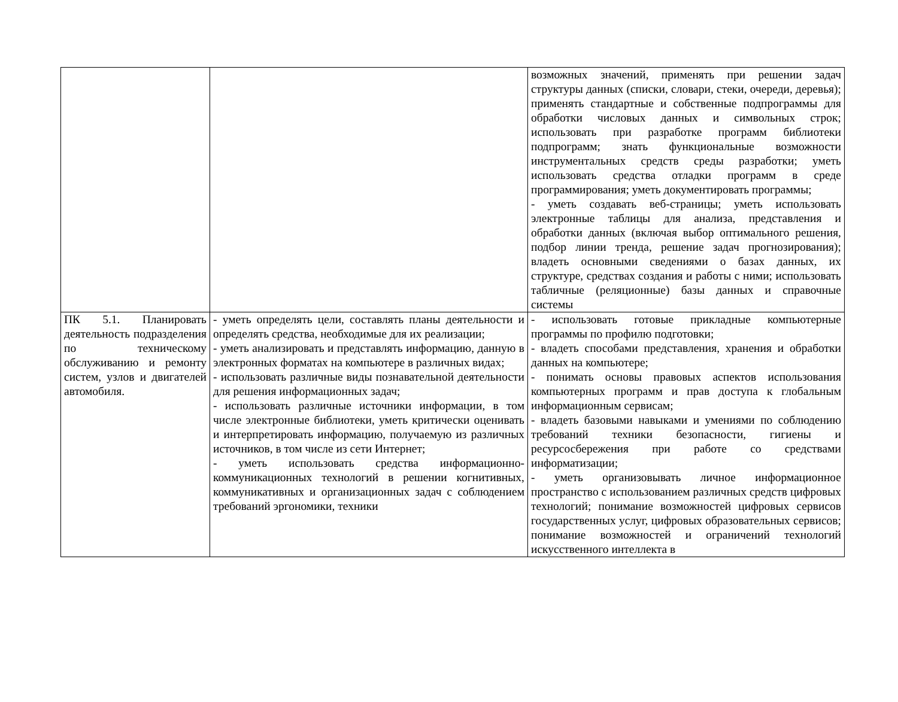| | | возможных значений, применять при решении задач структуры данных (списки, словари, стеки, очереди, деревья); применять стандартные и собственные подпрограммы для обработки числовых данных и символьных строк; использовать при разработке программ библиотеки подпрограмм; знать функциональные возможности инструментальных средств среды разработки; уметь использовать средства отладки программ в среде программирования; уметь документировать программы; - уметь создавать веб-страницы; уметь использовать электронные таблицы для анализа, представления и обработки данных (включая выбор оптимального решения, подбор линии тренда, решение задач прогнозирования); владеть основными сведениями о базах данных, их структуре, средствах создания и работы с ними; использовать табличные (реляционные) базы данных и справочные системы |
| ПК 5.1. Планировать деятельность подразделения по техническому обслуживанию и ремонту систем, узлов и двигателей автомобиля. | - уметь определять цели, составлять планы деятельности и определять средства, необходимые для их реализации; - уметь анализировать и представлять информацию, данную в электронных форматах на компьютере в различных видах; - использовать различные виды познавательной деятельности для решения информационных задач; - использовать различные источники информации, в том числе электронные библиотеки, уметь критически оценивать и интерпретировать информацию, получаемую из различных источников, в том числе из сети Интернет; - уметь использовать средства информационно-коммуникационных технологий в решении когнитивных, коммуникативных и организационных задач с соблюдением требований эргономики, техники | - использовать готовые прикладные компьютерные программы по профилю подготовки; - владеть способами представления, хранения и обработки данных на компьютере; - понимать основы правовых аспектов использования компьютерных программ и прав доступа к глобальным информационным сервисам; - владеть базовыми навыками и умениями по соблюдению требований техники безопасности, гигиены и ресурсосбережения при работе со средствами информатизации; - уметь организовывать личное информационное пространство с использованием различных средств цифровых технологий; понимание возможностей цифровых сервисов государственных услуг, цифровых образовательных сервисов; понимание возможностей и ограничений технологий искусственного интеллекта в |